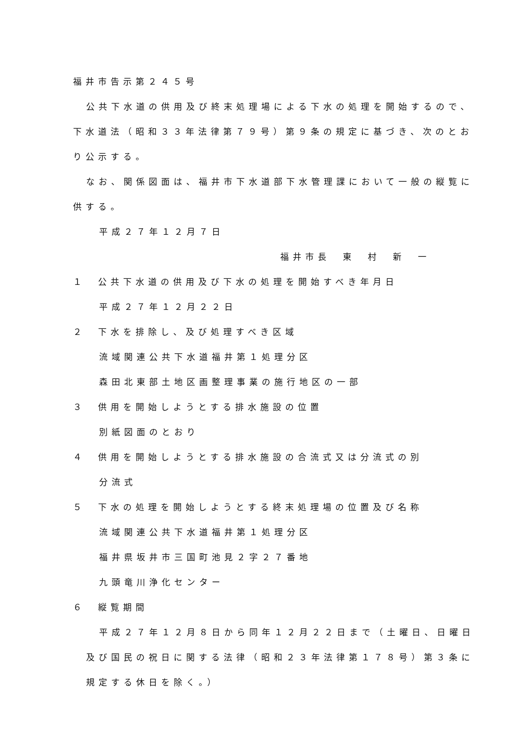福井市告示第２４５号
公共下水道の供用及び終末処理場による下水の処理を開始するので、
下水道法（昭和３３年法律第７９号）第９条の規定に基づき、次のとお
り公示する。
なお、関係図面は、福井市下水道部下水管理課において一般の縦覧に
供する。
平成２７年１２月７日
福井市長　東　村　新　一
１　公共下水道の供用及び下水の処理を開始すべき年月日
平成２７年１２月２２日
２　下水を排除し、及び処理すべき区域
流域関連公共下水道福井第１処理分区
森田北東部土地区画整理事業の施行地区の一部
３　供用を開始しようとする排水施設の位置
別紙図面のとおり
４　供用を開始しようとする排水施設の合流式又は分流式の別
分流式
５　下水の処理を開始しようとする終末処理場の位置及び名称
流域関連公共下水道福井第１処理分区
福井県坂井市三国町池見２字２７番地
九頭竜川浄化センター
６　縦覧期間
平成２７年１２月８日から同年１２月２２日まで（土曜日、日曜日
及び国民の祝日に関する法律（昭和２３年法律第１７８号）第３条に
規定する休日を除く。）